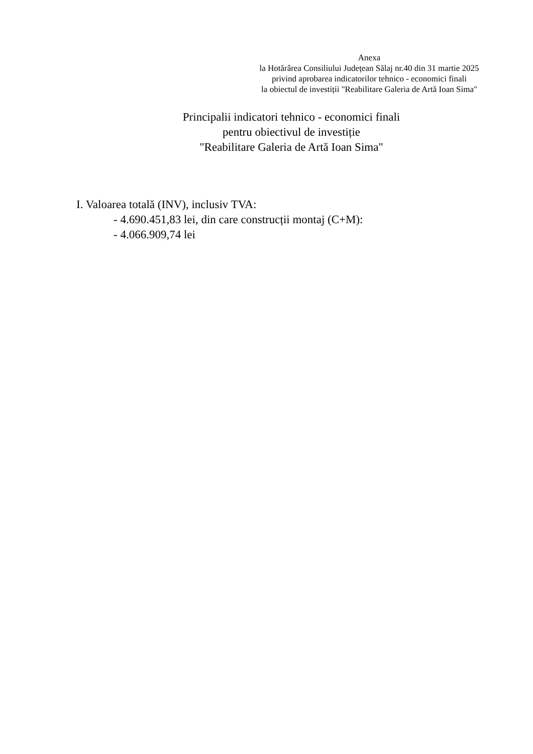Anexa
la Hotărârea Consiliului Județean Sălaj nr.40 din 31 martie 2025
privind aprobarea indicatorilor tehnico - economici finali
la obiectul de investiții "Reabilitare Galeria de Artă Ioan Sima"
Principalii indicatori tehnico - economici finali
pentru obiectivul de investiție
"Reabilitare Galeria de Artă Ioan Sima"
I. Valoarea totală (INV), inclusiv TVA:
- 4.690.451,83 lei, din care construcții montaj (C+M):
- 4.066.909,74 lei